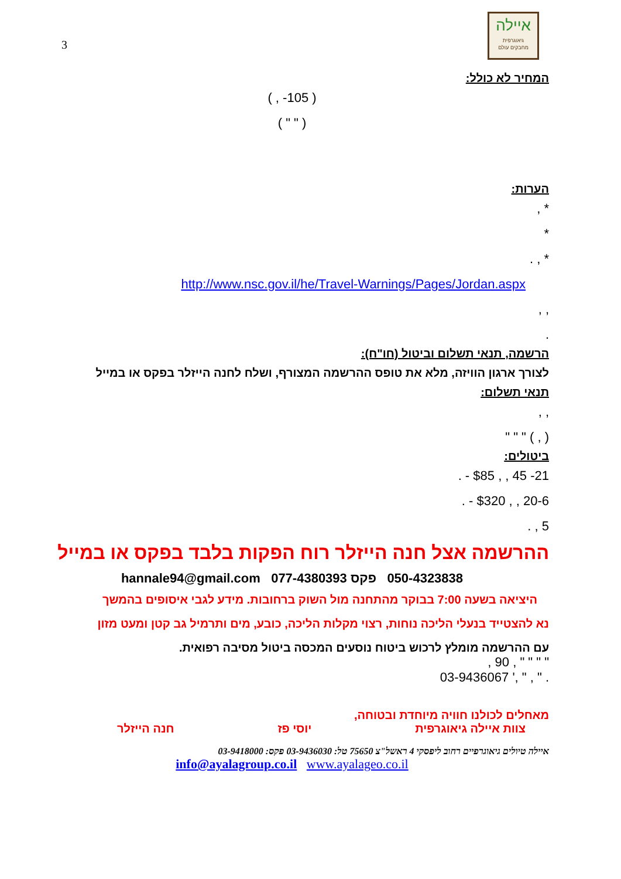3
איילה
גיאוגרפית
מחבקים עולם
המחיר לא כולל:
( 105- , )
( " " )
הערות:
* ,
*
* , .
http://www.nsc.gov.il/he/Travel-Warnings/Pages/Jordan.aspx
, ,
.
הרשמה, תנאי תשלום וביטול (חו"ח):
לצורך ארגון הוויזה, מלא את טופס ההרשמה המצורף, ושלח לחנה הייזלר בפקס או במייל
תנאי תשלום:
, ,
( , ) " " "
ביטולים:
21- 45 , , $85 - .
20-6 , , $320 - .
5 , .
ההרשמה אצל חנה הייזלר רוח הפקות בלבד בפקס או במייל
050-4323838 פקס 077-4380393 hannale94@gmail.com
היציאה בשעה 7:00 בבוקר מהתחנה מול השוק ברחובות. מידע לגבי איסופים בהמשך
נא להצטייד בנעלי הליכה נוחות, רצוי מקלות הליכה, כובע, מים ותרמיל גב קטן ומעט מזון
עם ההרשמה מומלץ לרכוש ביטוח נוסעים המכסה ביטול מסיבה רפואית.
" " " " , 90 ,
. " , " ,' 03-9436067
מאחלים לכולנו חוויה מיוחדת ובטוחה,
צוות איילה גיאוגרפית יוסי פז חנה הייזלר
איילה טיולים גיאוגרפיים רחוב ליפסקי 4 ראשל"צ 75650 טל: 03-9436030 פקס: 03-9418000
info@ayalagroup.co.il www.ayalageo.co.il